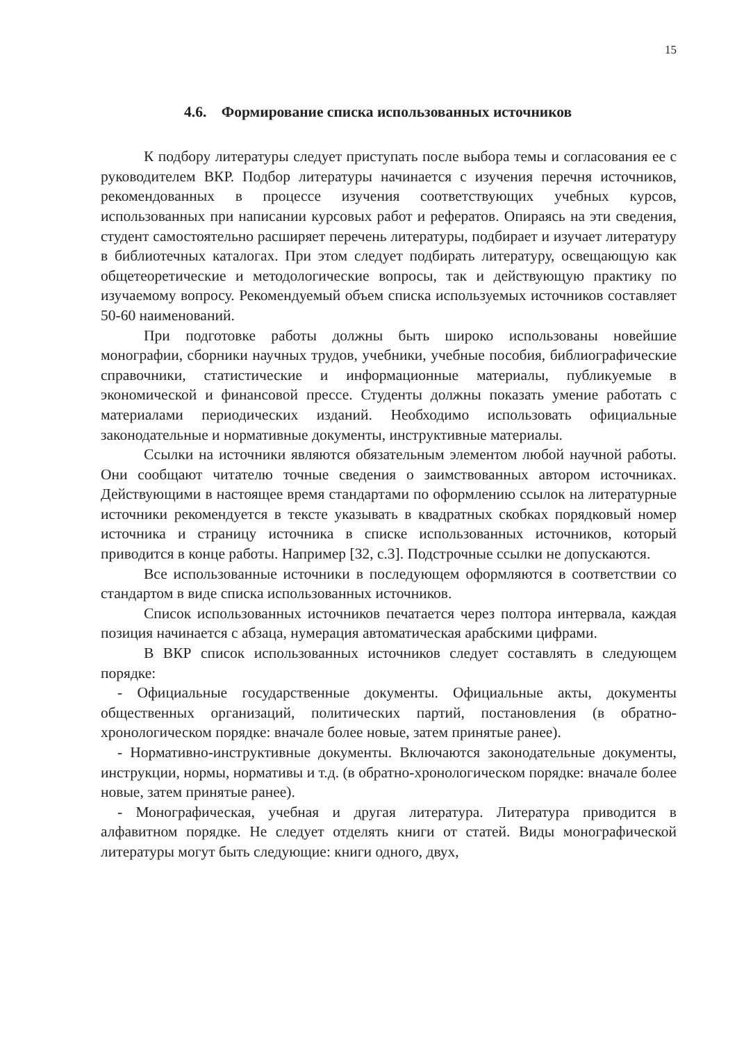15
4.6. Формирование списка использованных источников
К подбору литературы следует приступать после выбора темы и согласования ее с руководителем ВКР. Подбор литературы начинается с изучения перечня источников, рекомендованных в процессе изучения соответствующих учебных курсов, использованных при написании курсовых работ и рефератов. Опираясь на эти сведения, студент самостоятельно расширяет перечень литературы, подбирает и изучает литературу в библиотечных каталогах. При этом следует подбирать литературу, освещающую как общетеоретические и методологические вопросы, так и действующую практику по изучаемому вопросу. Рекомендуемый объем списка используемых источников составляет 50-60 наименований.
При подготовке работы должны быть широко использованы новейшие монографии, сборники научных трудов, учебники, учебные пособия, библиографические справочники, статистические и информационные материалы, публикуемые в экономической и финансовой прессе. Студенты должны показать умение работать с материалами периодических изданий. Необходимо использовать официальные законодательные и нормативные документы, инструктивные материалы.
Ссылки на источники являются обязательным элементом любой научной работы. Они сообщают читателю точные сведения о заимствованных автором источниках. Действующими в настоящее время стандартами по оформлению ссылок на литературные источники рекомендуется в тексте указывать в квадратных скобках порядковый номер источника и страницу источника в списке использованных источников, который приводится в конце работы. Например [32, с.3]. Подстрочные ссылки не допускаются.
Все использованные источники в последующем оформляются в соответствии со стандартом в виде списка использованных источников.
Список использованных источников печатается через полтора интервала, каждая позиция начинается с абзаца, нумерация автоматическая арабскими цифрами.
В ВКР список использованных источников следует составлять в следующем порядке:
- Официальные государственные документы. Официальные акты, документы общественных организаций, политических партий, постановления (в обратно-хронологическом порядке: вначале более новые, затем принятые ранее).
- Нормативно-инструктивные документы. Включаются законодательные документы, инструкции, нормы, нормативы и т.д. (в обратно-хронологическом порядке: вначале более новые, затем принятые ранее).
- Монографическая, учебная и другая литература. Литература приводится в алфавитном порядке. Не следует отделять книги от статей. Виды монографической литературы могут быть следующие: книги одного, двух,